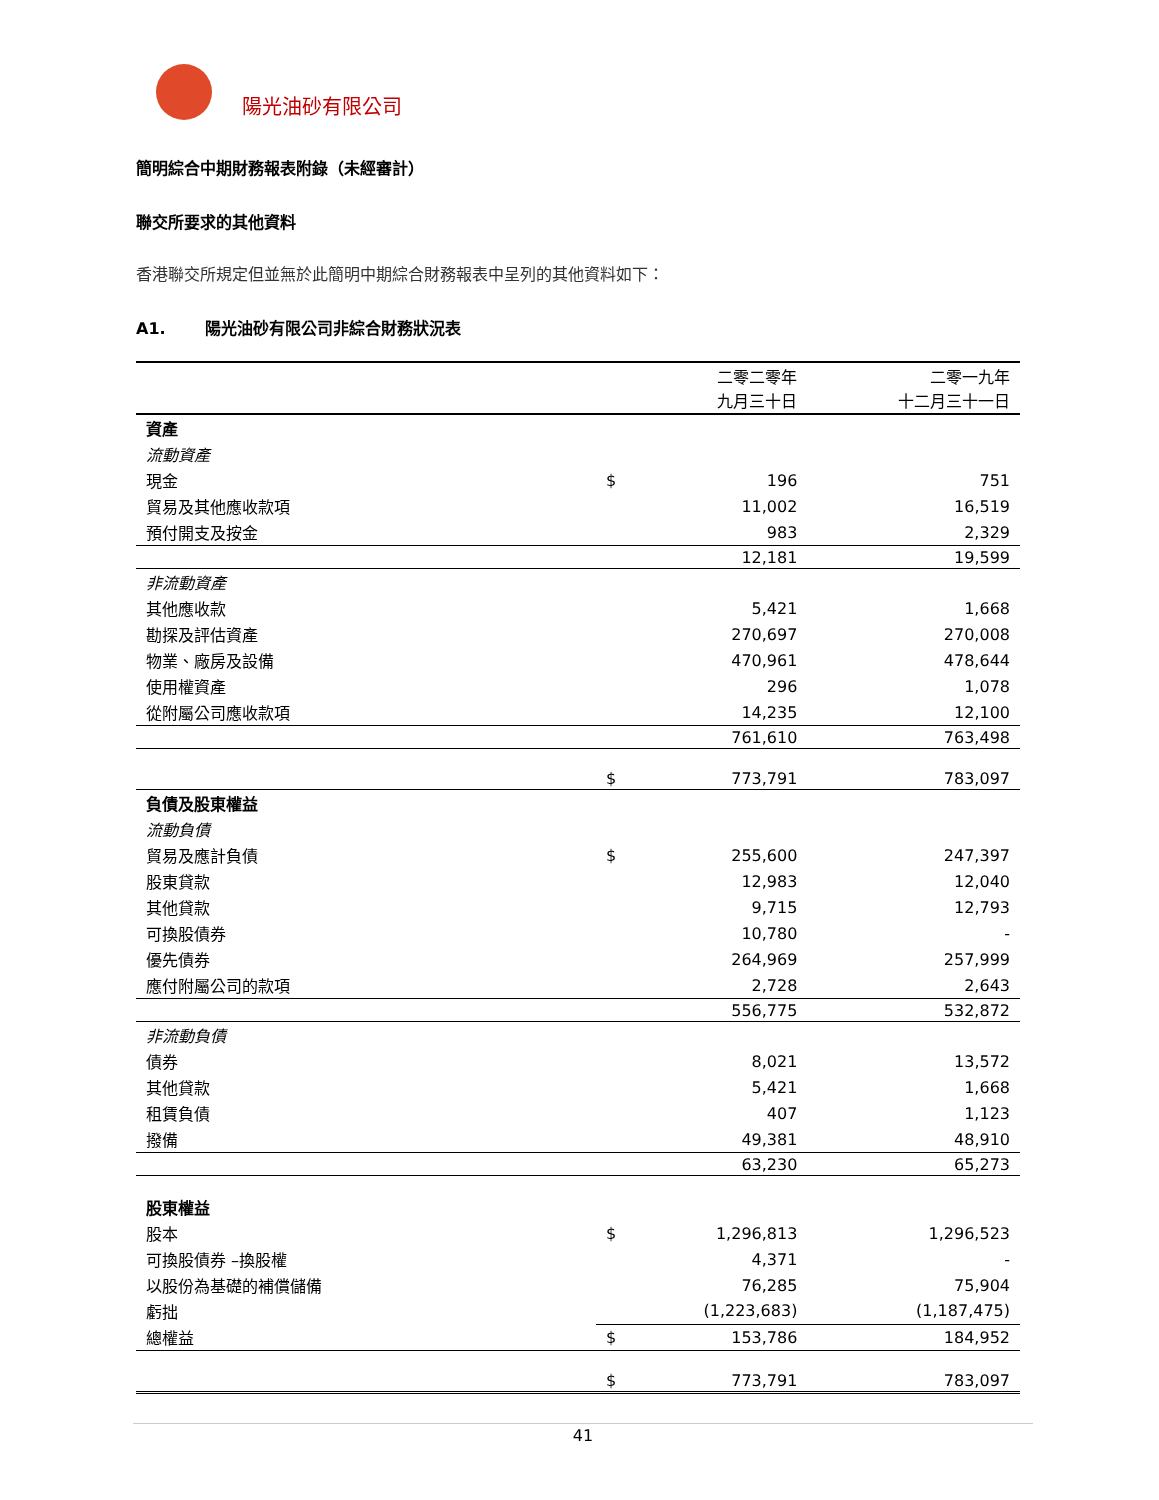陽光油砂有限公司
簡明綜合中期財務報表附錄（未經審計）
聯交所要求的其他資料
香港聯交所規定但並無於此簡明中期綜合財務報表中呈列的其他資料如下：
A1. 陽光油砂有限公司非綜合財務狀況表
| | | 二零二零年 九月三十日 | 二零一九年 十二月三十一日 |
| --- | --- | --- | --- |
| 資產 | | | |
| 流動資產 | | | |
| 現金 | $ | 196 | 751 |
| 貿易及其他應收款項 | | 11,002 | 16,519 |
| 預付開支及按金 | | 983 | 2,329 |
| | | 12,181 | 19,599 |
| 非流動資產 | | | |
| 其他應收款 | | 5,421 | 1,668 |
| 勘探及評估資產 | | 270,697 | 270,008 |
| 物業、廠房及設備 | | 470,961 | 478,644 |
| 使用權資產 | | 296 | 1,078 |
| 從附屬公司應收款項 | | 14,235 | 12,100 |
| | | 761,610 | 763,498 |
| | $ | 773,791 | 783,097 |
| 負債及股東權益 | | | |
| 流動負債 | | | |
| 貿易及應計負債 | $ | 255,600 | 247,397 |
| 股東貸款 | | 12,983 | 12,040 |
| 其他貸款 | | 9,715 | 12,793 |
| 可換股債券 | | 10,780 | - |
| 優先債券 | | 264,969 | 257,999 |
| 應付附屬公司的款項 | | 2,728 | 2,643 |
| | | 556,775 | 532,872 |
| 非流動負債 | | | |
| 債券 | | 8,021 | 13,572 |
| 其他貸款 | | 5,421 | 1,668 |
| 租賃負債 | | 407 | 1,123 |
| 撥備 | | 49,381 | 48,910 |
| | | 63,230 | 65,273 |
| 股東權益 | | | |
| 股本 | $ | 1,296,813 | 1,296,523 |
| 可換股債券 –換股權 | | 4,371 | - |
| 以股份為基礎的補償儲備 | | 76,285 | 75,904 |
| 虧拙 | | (1,223,683) | (1,187,475) |
| 總權益 | $ | 153,786 | 184,952 |
| | $ | 773,791 | 783,097 |
41